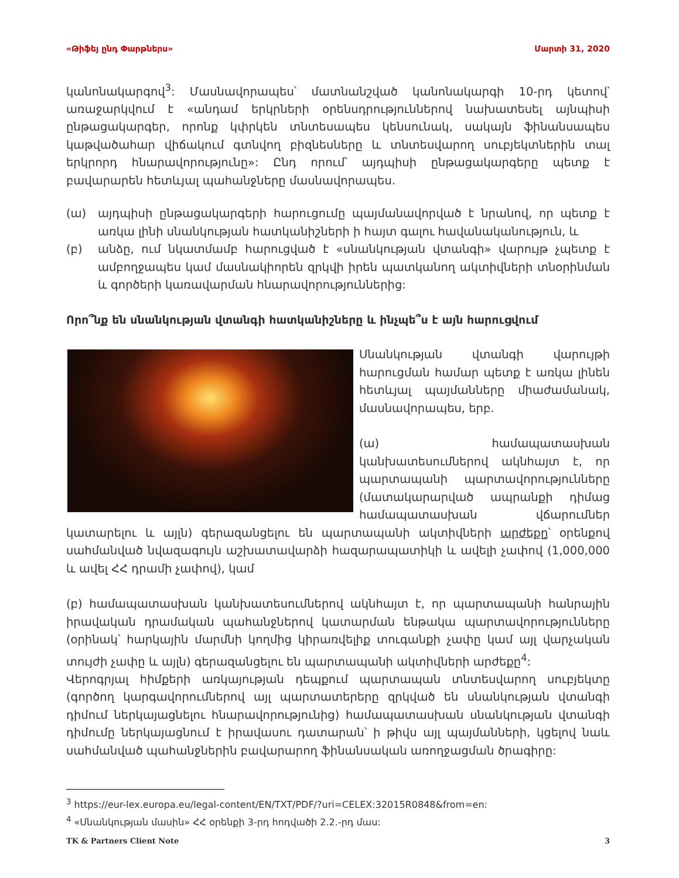«Թիֆեյ ընդ Փարթներս» Մարտի 31, 2020
կանոնակարգով<sup>3</sup>: Մասնավորապես՝ մատնանշված կանոնակարգի 10-րդ կետով՝ առաջարկվում է «անդամ երկրների օրենսդրություններով նախատեսել այնպիսի ընթացակարգեր, որոնք կփրկեն տնտեսապես կենսունակ, սակայն ֆինանսապես կաթվածահար վիճակում գտնվող բիզնեսները և տնտեսվարող սուբյեկտներին տալ երկրորդ հնարավորությունը»: Ընդ որում՝ այդպիսի ընթացակարգերը պետք է բավարարեն հետևյալ պահանջները մասնավորապես.
(ա) այդպիսի ընթացակարգերի հարուցումը պայմանավորված է նրանով, որ պետք է առկա լինի սնանկության հատկանիշների ի հայտ գալու հավանականություն, և
(բ) անձը, ում նկատմամբ հարուցված է «սնանկության վտանգի» վարույթ չպետք է ամբողջապես կամ մասնակիորեն զրկվի իրեն պատկանող ակտիվների տնօրինման և գործերի կառավարման հնարավորություններից:
Որո՞նք են սնանկության վտանգի հատկանիշները և ինչպե՞ս է այն հարուցվում
Սնանկության վտանգի վարույթի հարուցման համար պետք է առկա լինեն հետևյալ պայմանները միաժամանակ, մասնավորապես, երբ.
(ա) համապատասխան կանխատեսումներով ակնհայտ է, որ պարտապանի պարտավորությունները (մատակարարված ապրանքի դիմաց համապատասխան վճարումներ կատարելու և այլն) գերազանցելու են պարտապանի ակտիվների արժեքը՝ օրենքով սահմանված նվազագույն աշխատավարձի հազարապատիկի և ավելի չափով (1,000,000 և ավել ՀՀ դրամի չափով), կամ
(բ) համապատասխան կանխատեսումներով ակնհայտ է, որ պարտապանի հանրային իրավական դրամական պահանջներով կատարման ենթակա պարտավորությունները (օրինակ՝ հարկային մարմնի կողմից կիրառվելիք տուգանքի չափը կամ այլ վարչական տույժի չափը և այլն) գերազանցելու են պարտապանի ակտիվների արժեքը<sup>4</sup>:
Վերոգրյալ հիմքերի առկայության դեպքում պարտապան տնտեսվարող սուբյեկտը (գործող կարգավորումներով այլ պարտատերերը զրկված են սնանկության վտանգի դիմում ներկայացնելու հնարավորությունից) համապատասխան սնանկության վտանգի դիմումը ներկայացնում է իրավասու դատարան՝ ի թիվս այլ պայմանների, կցելով նաև սահմանված պահանջներին բավարարող ֆինանսական առողջացման ծրագիրը:
<sup>3</sup> https://eur-lex.europa.eu/legal-content/EN/TXT/PDF/?uri=CELEX:32015R0848&from=en:
<sup>4</sup> «Սնանկության մասին» ՀՀ օրենքի 3-րդ հոդվածի 2.2.-րդ մաս:
TK & Partners Client Note 3